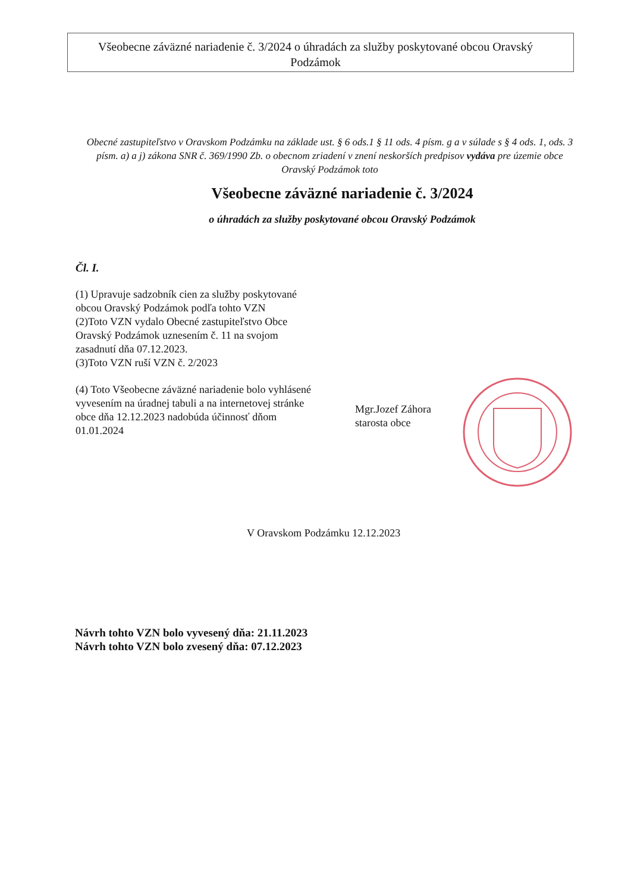Všeobecne záväzné nariadenie č. 3/2024 o úhradách za služby poskytované obcou Oravský Podzámok
Obecné zastupiteľstvo v Oravskom Podzámku na základe ust. § 6 ods.1 § 11 ods. 4 písm. g a v súlade s § 4 ods. 1, ods. 3 písm. a) a j) zákona SNR č. 369/1990 Zb. o obecnom zriadení v znení neskorších predpisov vydáva pre územie obce Oravský Podzámok toto
Všeobecne záväzné nariadenie č. 3/2024
o úhradách za služby poskytované obcou Oravský Podzámok
Čl. I.
(1) Upravuje sadzobník cien za služby poskytované obcou Oravský Podzámok podľa tohto VZN
(2)Toto VZN vydalo Obecné zastupiteľstvo Obce Oravský Podzámok uznesením č. 11 na svojom zasadnutí dňa 07.12.2023.
(3)Toto VZN ruší VZN č. 2/2023
(4) Toto Všeobecne záväzné nariadenie bolo vyhlásené vyvesením na úradnej tabuli a na internetovej stránke obce dňa 12.12.2023 nadobúda účinnosť dňom 01.01.2024
Mgr.Jozef Záhora
starosta obce
V Oravskom Podzámku 12.12.2023
Návrh tohto VZN bolo vyvesený dňa: 21.11.2023
Návrh tohto VZN bolo zvesený dňa: 07.12.2023